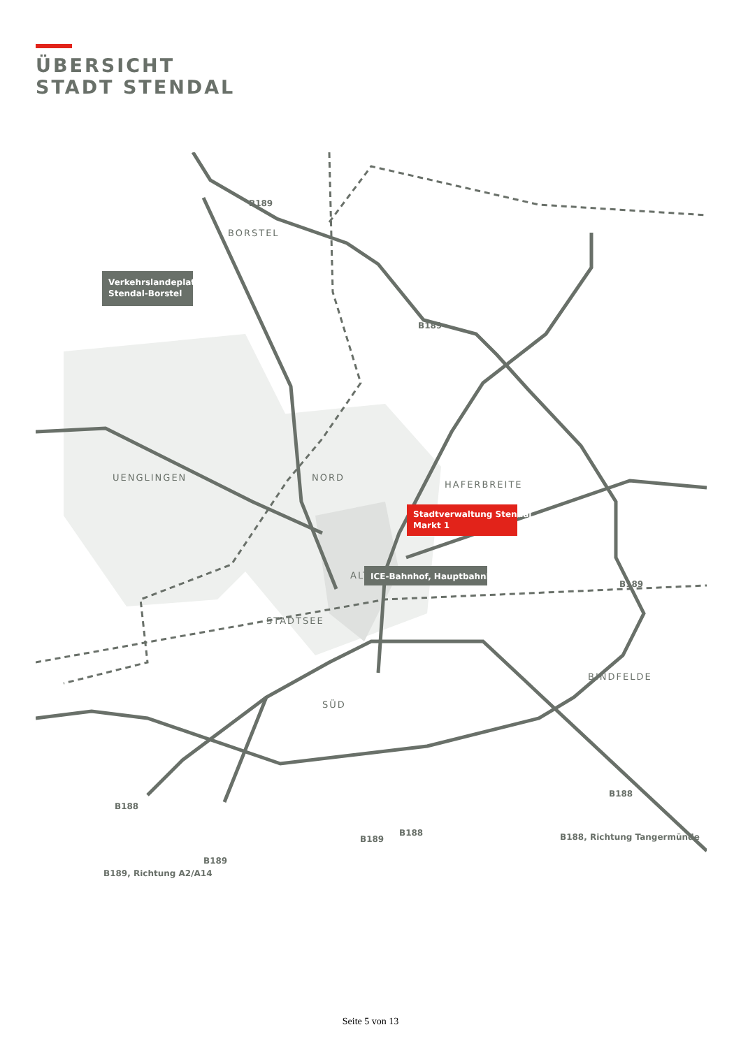ÜBERSICHT
STADT STENDAL
BORSTEL
UENGLINGEN
NORD
HAFERBREITE
ALTSTADT
STADTSEE
SÜD
BINDFELDE
Verkehrslandeplatz
Stendal-Borstel
Stadtverwaltung Stendal
Markt 1
ICE-Bahnhof, Hauptbahnhof
B189
B189
B189
B188
B188
B188
B189
B189
B188, Richtung Tangermünde
B189, Richtung A2/A14
Seite 5 von 13